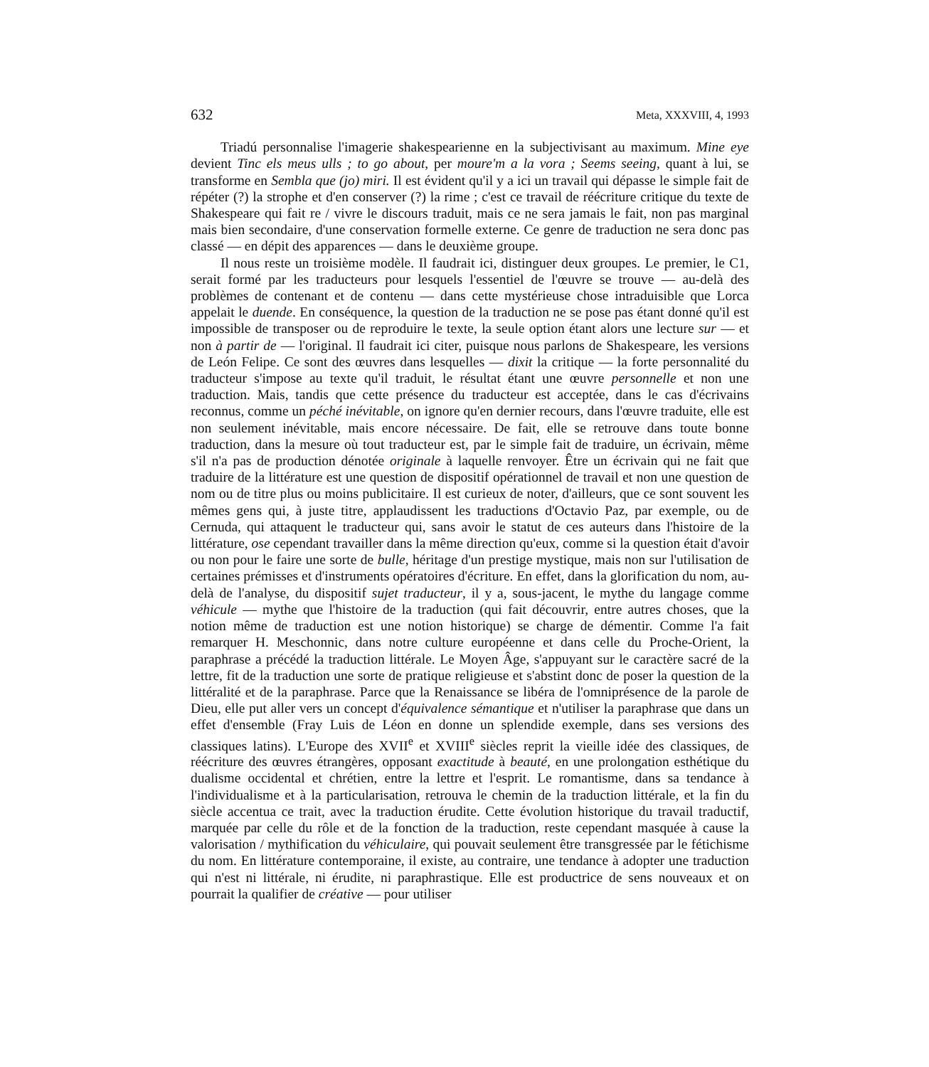632 Meta, XXXVIII, 4, 1993
Triadú personnalise l'imagerie shakespearienne en la subjectivisant au maximum. Mine eye devient Tinc els meus ulls ; to go about, per moure'm a la vora ; Seems seeing, quant à lui, se transforme en Sembla que (jo) miri. Il est évident qu'il y a ici un travail qui dépasse le simple fait de répéter (?) la strophe et d'en conserver (?) la rime ; c'est ce travail de réécriture critique du texte de Shakespeare qui fait re / vivre le discours traduit, mais ce ne sera jamais le fait, non pas marginal mais bien secondaire, d'une conservation formelle externe. Ce genre de traduction ne sera donc pas classé — en dépit des apparences — dans le deuxième groupe.
Il nous reste un troisième modèle. Il faudrait ici, distinguer deux groupes. Le premier, le C1, serait formé par les traducteurs pour lesquels l'essentiel de l'œuvre se trouve — au-delà des problèmes de contenant et de contenu — dans cette mystérieuse chose intraduisible que Lorca appelait le duende. En conséquence, la question de la traduction ne se pose pas étant donné qu'il est impossible de transposer ou de reproduire le texte, la seule option étant alors une lecture sur — et non à partir de — l'original. Il faudrait ici citer, puisque nous parlons de Shakespeare, les versions de León Felipe. Ce sont des œuvres dans lesquelles — dixit la critique — la forte personnalité du traducteur s'impose au texte qu'il traduit, le résultat étant une œuvre personnelle et non une traduction. Mais, tandis que cette présence du traducteur est acceptée, dans le cas d'écrivains reconnus, comme un péché inévitable, on ignore qu'en dernier recours, dans l'œuvre traduite, elle est non seulement inévitable, mais encore nécessaire. De fait, elle se retrouve dans toute bonne traduction, dans la mesure où tout traducteur est, par le simple fait de traduire, un écrivain, même s'il n'a pas de production dénotée originale à laquelle renvoyer. Être un écrivain qui ne fait que traduire de la littérature est une question de dispositif opérationnel de travail et non une question de nom ou de titre plus ou moins publicitaire. Il est curieux de noter, d'ailleurs, que ce sont souvent les mêmes gens qui, à juste titre, applaudissent les traductions d'Octavio Paz, par exemple, ou de Cernuda, qui attaquent le traducteur qui, sans avoir le statut de ces auteurs dans l'histoire de la littérature, ose cependant travailler dans la même direction qu'eux, comme si la question était d'avoir ou non pour le faire une sorte de bulle, héritage d'un prestige mystique, mais non sur l'utilisation de certaines prémisses et d'instruments opératoires d'écriture. En effet, dans la glorification du nom, au-delà de l'analyse, du dispositif sujet traducteur, il y a, sous-jacent, le mythe du langage comme véhicule — mythe que l'histoire de la traduction (qui fait découvrir, entre autres choses, que la notion même de traduction est une notion historique) se charge de démentir. Comme l'a fait remarquer H. Meschonnic, dans notre culture européenne et dans celle du Proche-Orient, la paraphrase a précédé la traduction littérale. Le Moyen Âge, s'appuyant sur le caractère sacré de la lettre, fit de la traduction une sorte de pratique religieuse et s'abstint donc de poser la question de la littéralité et de la paraphrase. Parce que la Renaissance se libéra de l'omniprésence de la parole de Dieu, elle put aller vers un concept d'équivalence sémantique et n'utiliser la paraphrase que dans un effet d'ensemble (Fray Luis de Léon en donne un splendide exemple, dans ses versions des classiques latins). L'Europe des XVII<sup>e</sup> et XVIII<sup>e</sup> siècles reprit la vieille idée des classiques, de réécriture des œuvres étrangères, opposant exactitude à beauté, en une prolongation esthétique du dualisme occidental et chrétien, entre la lettre et l'esprit. Le romantisme, dans sa tendance à l'individualisme et à la particularisation, retrouva le chemin de la traduction littérale, et la fin du siècle accentua ce trait, avec la traduction érudite. Cette évolution historique du travail traductif, marquée par celle du rôle et de la fonction de la traduction, reste cependant masquée à cause la valorisation / mythification du véhiculaire, qui pouvait seulement être transgressée par le fétichisme du nom. En littérature contemporaine, il existe, au contraire, une tendance à adopter une traduction qui n'est ni littérale, ni érudite, ni paraphrastique. Elle est productrice de sens nouveaux et on pourrait la qualifier de créative — pour utiliser